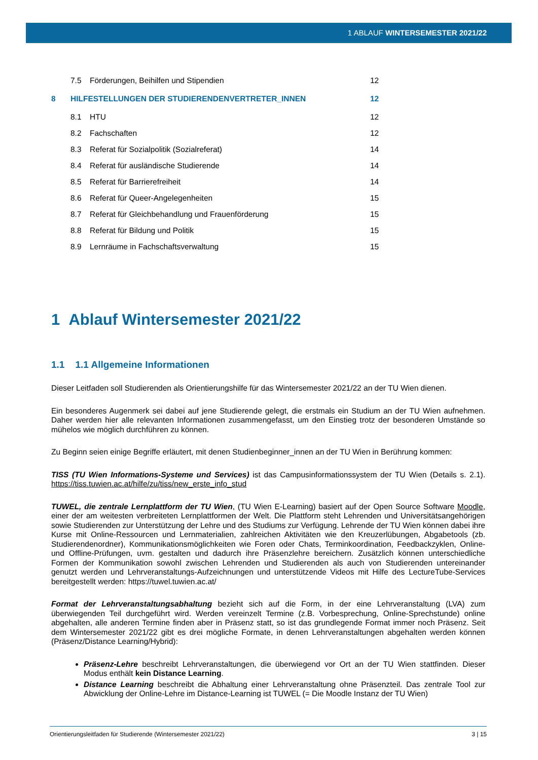1 ABLAUF WINTERSEMESTER 2021/22
7.5 Förderungen, Beihilfen und Stipendien 12
8 HILFESTELLUNGEN DER STUDIERENDENVERTRETER_INNEN 12
8.1 HTU 12
8.2 Fachschaften 12
8.3 Referat für Sozialpolitik (Sozialreferat) 14
8.4 Referat für ausländische Studierende 14
8.5 Referat für Barrierefreiheit 14
8.6 Referat für Queer-Angelegenheiten 15
8.7 Referat für Gleichbehandlung und Frauenförderung 15
8.8 Referat für Bildung und Politik 15
8.9 Lernräume in Fachschaftsverwaltung 15
1 Ablauf Wintersemester 2021/22
1.1 1.1 Allgemeine Informationen
Dieser Leitfaden soll Studierenden als Orientierungshilfe für das Wintersemester 2021/22 an der TU Wien dienen.
Ein besonderes Augenmerk sei dabei auf jene Studierende gelegt, die erstmals ein Studium an der TU Wien aufnehmen. Daher werden hier alle relevanten Informationen zusammengefasst, um den Einstieg trotz der besonderen Umstände so mühelos wie möglich durchführen zu können.
Zu Beginn seien einige Begriffe erläutert, mit denen Studienbeginner_innen an der TU Wien in Berührung kommen:
TISS (TU Wien Informations-Systeme und Services) ist das Campusinformationssystem der TU Wien (Details s. 2.1). https://tiss.tuwien.ac.at/hilfe/zu/tiss/new_erste_info_stud
TUWEL, die zentrale Lernplattform der TU Wien, (TU Wien E-Learning) basiert auf der Open Source Software Moodle, einer der am weitesten verbreiteten Lernplattformen der Welt. Die Plattform steht Lehrenden und Universitätsangehörigen sowie Studierenden zur Unterstützung der Lehre und des Studiums zur Verfügung. Lehrende der TU Wien können dabei ihre Kurse mit Online-Ressourcen und Lernmaterialien, zahlreichen Aktivitäten wie den Kreuzerlübungen, Abgabetools (zb. Studierendenordner), Kommunikationsmöglichkeiten wie Foren oder Chats, Terminkoordination, Feedbackzyklen, Online- und Offline-Prüfungen, uvm. gestalten und dadurch ihre Präsenzlehre bereichern. Zusätzlich können unterschiedliche Formen der Kommunikation sowohl zwischen Lehrenden und Studierenden als auch von Studierenden untereinander genutzt werden und Lehrveranstaltungs-Aufzeichnungen und unterstützende Videos mit Hilfe des LectureTube-Services bereitgestellt werden: https://tuwel.tuwien.ac.at/
Format der Lehrveranstaltungsabhaltung bezieht sich auf die Form, in der eine Lehrveranstaltung (LVA) zum überwiegenden Teil durchgeführt wird. Werden vereinzelt Termine (z.B. Vorbesprechung, Online-Sprechstunde) online abgehalten, alle anderen Termine finden aber in Präsenz statt, so ist das grundlegende Format immer noch Präsenz. Seit dem Wintersemester 2021/22 gibt es drei mögliche Formate, in denen Lehrveranstaltungen abgehalten werden können (Präsenz/Distance Learning/Hybrid):
Präsenz-Lehre beschreibt Lehrveranstaltungen, die überwiegend vor Ort an der TU Wien stattfinden. Dieser Modus enthält kein Distance Learning.
Distance Learning beschreibt die Abhaltung einer Lehrveranstaltung ohne Präsenzteil. Das zentrale Tool zur Abwicklung der Online-Lehre im Distance-Learning ist TUWEL (= Die Moodle Instanz der TU Wien)
Orientierungsleitfaden für Studierende (Wintersemester 2021/22) 3 | 15